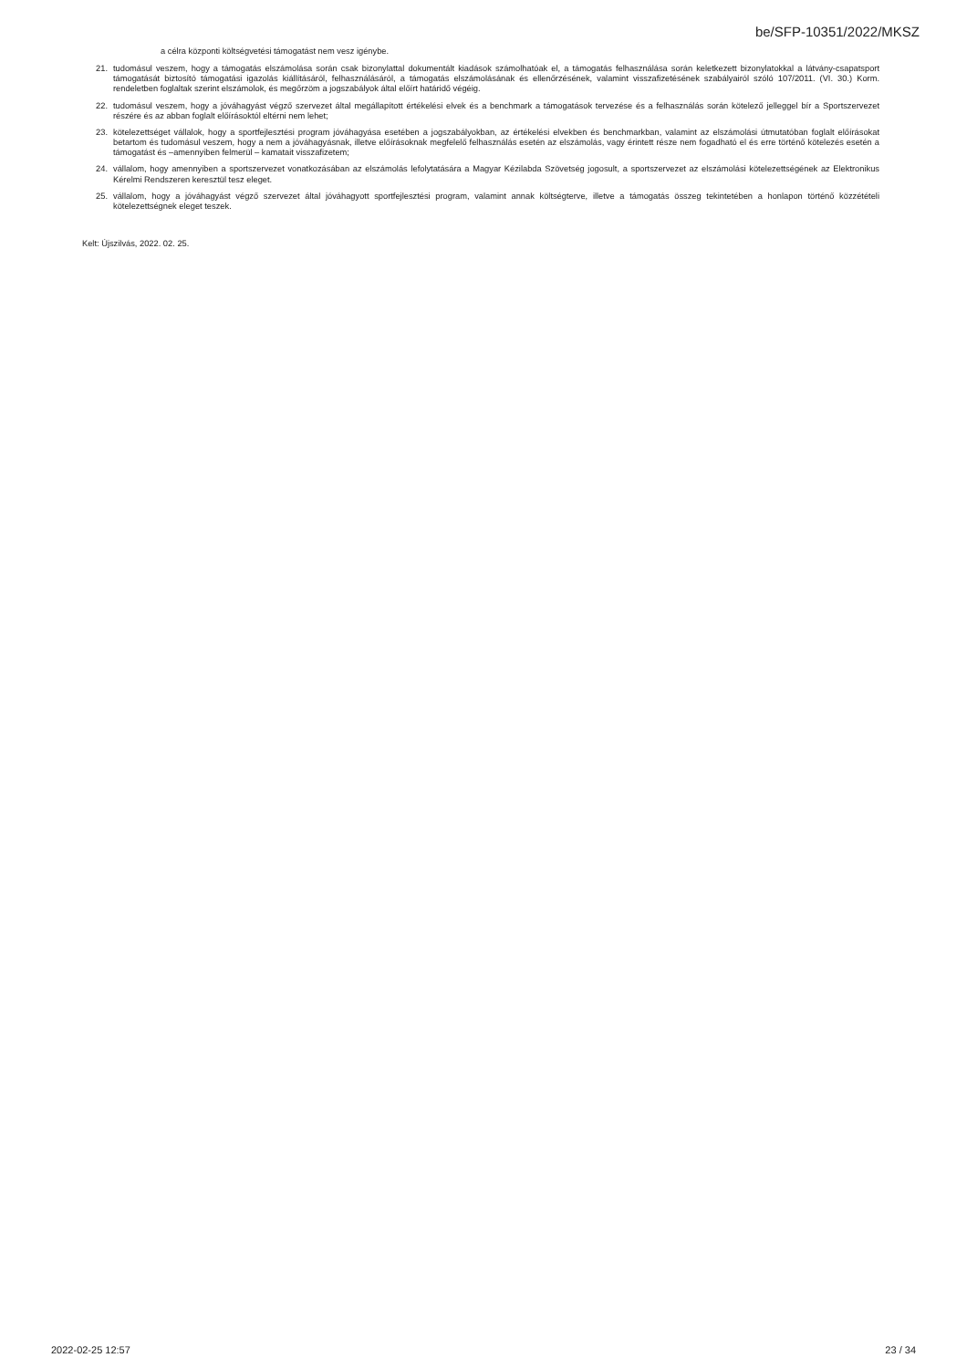be/SFP-10351/2022/MKSZ
a célra központi költségvetési támogatást nem vesz igénybe.
21. tudomásul veszem, hogy a támogatás elszámolása során csak bizonylattal dokumentált kiadások számolhatóak el, a támogatás felhasználása során keletkezett bizonylatokkal a látvány-csapatsport támogatását biztosító támogatási igazolás kiállításáról, felhasználásáról, a támogatás elszámolásának és ellenőrzésének, valamint visszafizetésének szabályairól szóló 107/2011. (VI. 30.) Korm. rendeletben foglaltak szerint elszámolok, és megőrzöm a jogszabályok által előírt határidő végéig.
22. tudomásul veszem, hogy a jóváhagyást végző szervezet által megállapított értékelési elvek és a benchmark a támogatások tervezése és a felhasználás során kötelező jelleggel bír a Sportszervezet részére és az abban foglalt előírásoktól eltérni nem lehet;
23. kötelezettséget vállalok, hogy a sportfejlesztési program jóváhagyása esetében a jogszabályokban, az értékelési elvekben és benchmarkban, valamint az elszámolási útmutatóban foglalt előírásokat betartom és tudomásul veszem, hogy a nem a jóváhagyásnak, illetve előírásoknak megfelelő felhasználás esetén az elszámolás, vagy érintett része nem fogadható el és erre történő kötelezés esetén a támogatást és –amennyiben felmerül – kamatait visszafizetem;
24. vállalom, hogy amennyiben a sportszervezet vonatkozásában az elszámolás lefolytatására a Magyar Kézilabda Szövetség jogosult, a sportszervezet az elszámolási kötelezettségének az Elektronikus Kérelmi Rendszeren keresztül tesz eleget.
25. vállalom, hogy a jóváhagyást végző szervezet által jóváhagyott sportfejlesztési program, valamint annak költségterve, illetve a támogatás összeg tekintetében a honlapon történő közzétételi kötelezettségnek eleget teszek.
Kelt: Újszilvás, 2022. 02. 25.
2022-02-25 12:57 23 / 34